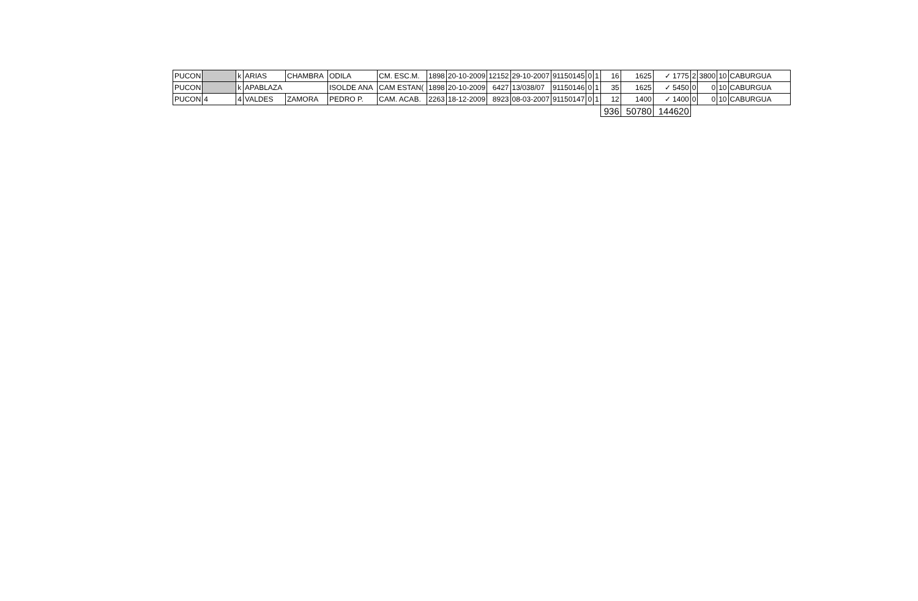| PUCON | | k | ARIAS | CHAMBRA | ODILA | CM. ESC.M. | 1898 | 20-10-2009 | 12152 | 29-10-2007 | 91150145 | 0 | 1 | 16 | 1625 | ✓ 1775 | 2 | 3800 | 10 | CABURGUA |
| PUCON | | k | APABLAZA | | ISOLDE ANA | CAM ESTAN( | 1898 | 20-10-2009 | 6427 | 13/038/07 | 91150146 | 0 | 1 | 35 | 1625 | ✓ 5450 | 0 | 0 | 10 | CABURGUA |
| PUCON | 4 | 4 | VALDES | ZAMORA | PEDRO P. | CAM. ACAB. | 2263 | 18-12-2009 | 8923 | 08-03-2007 | 91150147 | 0 | 1 | 12 | 1400 | ✓ 1400 | 0 | 0 | 10 | CABURGUA |
| | | | | | | | | | | | | | | 936 | 50780 | 144620 | | | | |